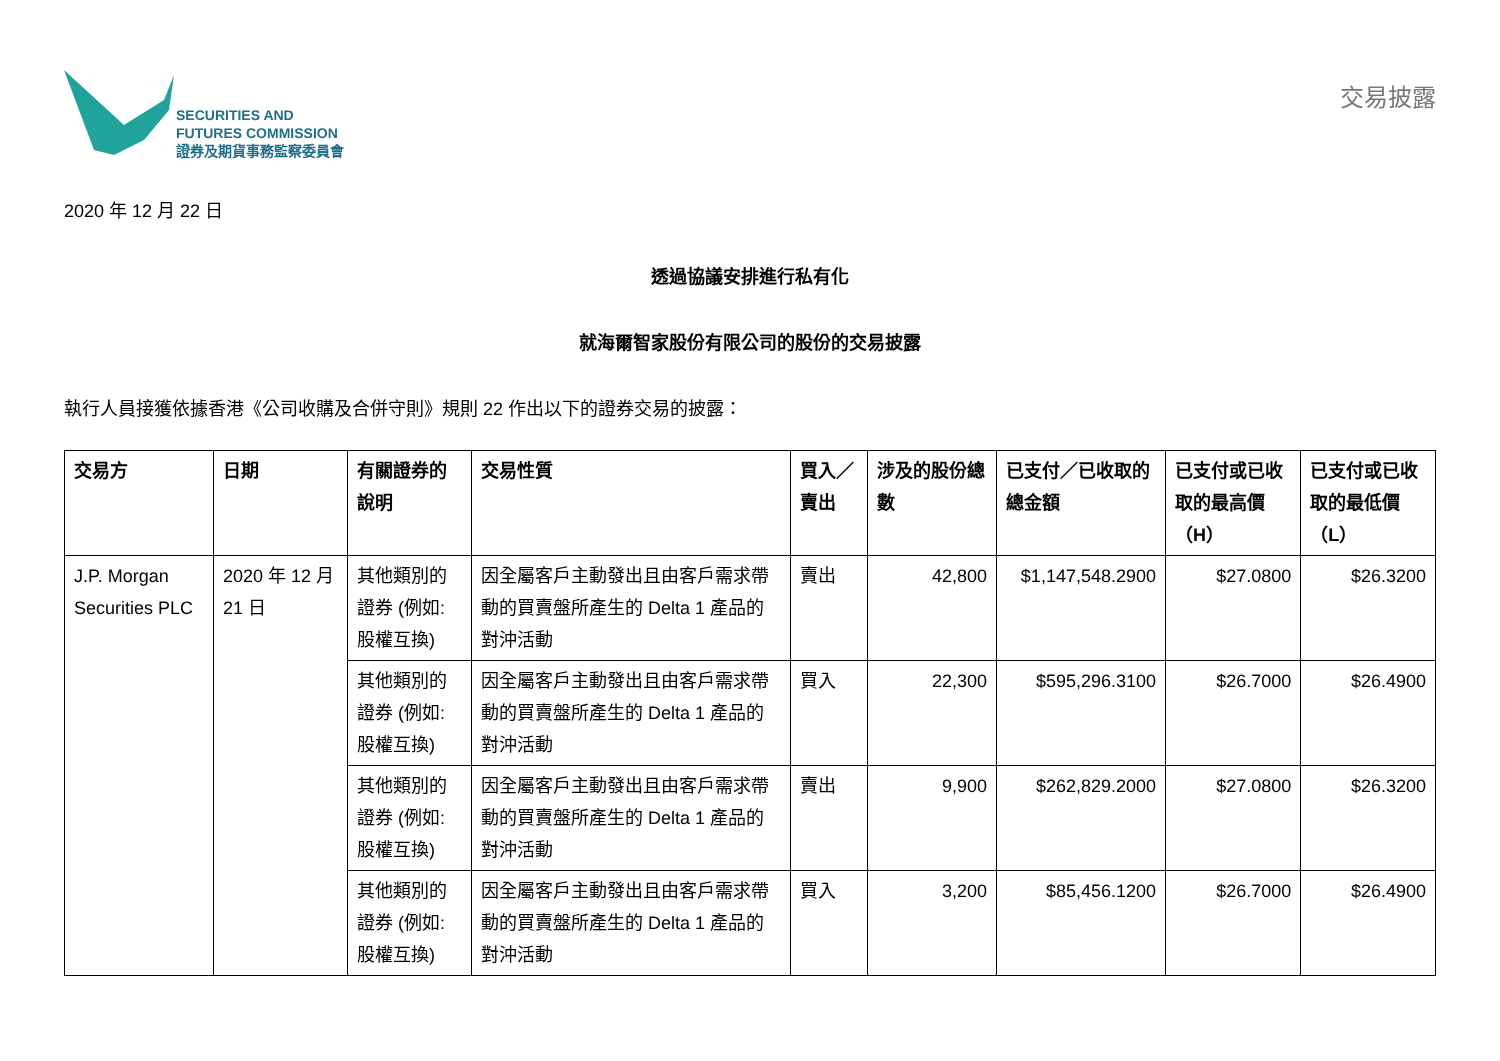SECURITIES AND
FUTURES COMMISSION
證券及期貨事務監察委員會
交易披露
2020 年 12 月 22 日
透過協議安排進行私有化
就海爾智家股份有限公司的股份的交易披露
執行人員接獲依據香港《公司收購及合併守則》規則 22 作出以下的證券交易的披露：
| 交易方 | 日期 | 有關證券的說明 | 交易性質 | 買入／賣出 | 涉及的股份總數 | 已支付／已收取的總金額 | 已支付或已收取的最高價（H） | 已支付或已收取的最低價（L） |
| --- | --- | --- | --- | --- | --- | --- | --- | --- |
| J.P. Morgan Securities PLC | 2020 年 12 月 21 日 | 其他類別的證券 (例如: 股權互換) | 因全屬客戶主動發出且由客戶需求帶動的買賣盤所產生的 Delta 1 產品的對沖活動 | 賣出 | 42,800 | $1,147,548.2900 | $27.0800 | $26.3200 |
| | | 其他類別的證券 (例如: 股權互換) | 因全屬客戶主動發出且由客戶需求帶動的買賣盤所產生的 Delta 1 產品的對沖活動 | 買入 | 22,300 | $595,296.3100 | $26.7000 | $26.4900 |
| | | 其他類別的證券 (例如: 股權互換) | 因全屬客戶主動發出且由客戶需求帶動的買賣盤所產生的 Delta 1 產品的對沖活動 | 賣出 | 9,900 | $262,829.2000 | $27.0800 | $26.3200 |
| | | 其他類別的證券 (例如: 股權互換) | 因全屬客戶主動發出且由客戶需求帶動的買賣盤所產生的 Delta 1 產品的對沖活動 | 買入 | 3,200 | $85,456.1200 | $26.7000 | $26.4900 |